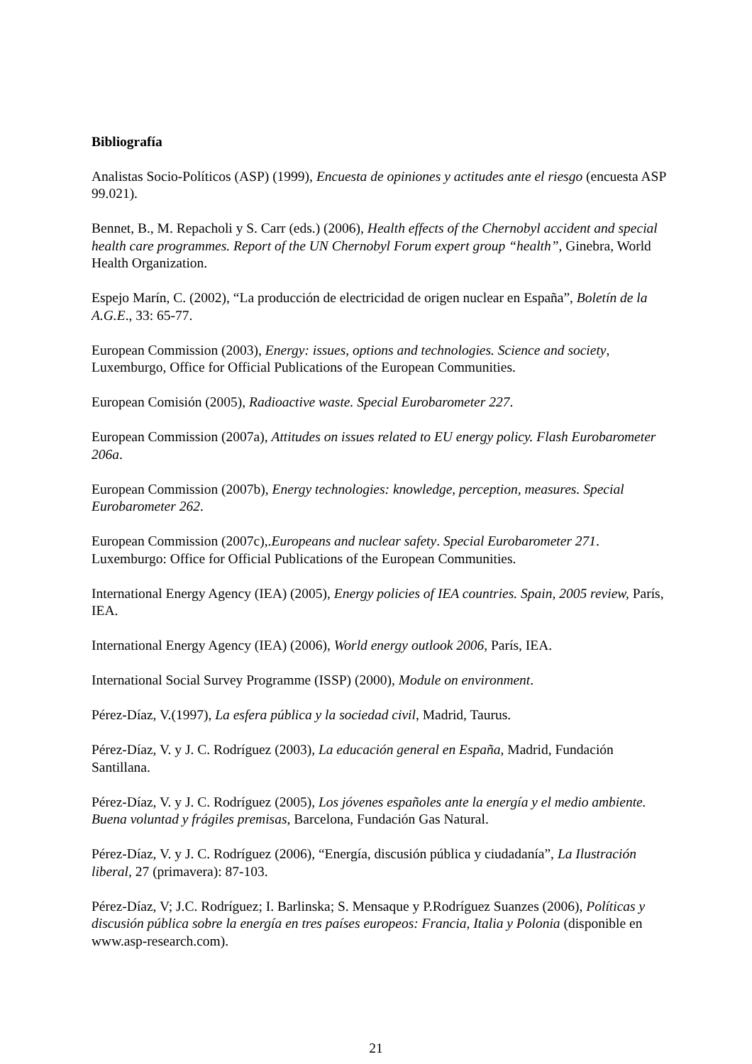Bibliografía
Analistas Socio-Políticos (ASP) (1999), Encuesta de opiniones y actitudes ante el riesgo (encuesta ASP 99.021).
Bennet, B., M. Repacholi y S. Carr (eds.) (2006), Health effects of the Chernobyl accident and special health care programmes. Report of the UN Chernobyl Forum expert group “health”, Ginebra, World Health Organization.
Espejo Marín, C. (2002), “La producción de electricidad de origen nuclear en España”, Boletín de la A.G.E., 33: 65-77.
European Commission (2003), Energy: issues, options and technologies. Science and society, Luxemburgo, Office for Official Publications of the European Communities.
European Comisión (2005), Radioactive waste. Special Eurobarometer 227.
European Commission (2007a), Attitudes on issues related to EU energy policy. Flash Eurobarometer 206a.
European Commission (2007b), Energy technologies: knowledge, perception, measures. Special Eurobarometer 262.
European Commission (2007c),.Europeans and nuclear safety. Special Eurobarometer 271. Luxemburgo: Office for Official Publications of the European Communities.
International Energy Agency (IEA) (2005), Energy policies of IEA countries. Spain, 2005 review, París, IEA.
International Energy Agency (IEA) (2006), World energy outlook 2006, París, IEA.
International Social Survey Programme (ISSP) (2000), Module on environment.
Pérez-Díaz, V.(1997), La esfera pública y la sociedad civil, Madrid, Taurus.
Pérez-Díaz, V. y J. C. Rodríguez (2003), La educación general en España, Madrid, Fundación Santillana.
Pérez-Díaz, V. y J. C. Rodríguez (2005), Los jóvenes españoles ante la energía y el medio ambiente. Buena voluntad y frágiles premisas, Barcelona, Fundación Gas Natural.
Pérez-Díaz, V. y J. C. Rodríguez (2006), “Energía, discusión pública y ciudadanía”, La Ilustración liberal, 27 (primavera): 87-103.
Pérez-Díaz, V; J.C. Rodríguez; I. Barlinska; S. Mensaque y P.Rodríguez Suanzes (2006), Políticas y discusión pública sobre la energía en tres países europeos: Francia, Italia y Polonia (disponible en www.asp-research.com).
21